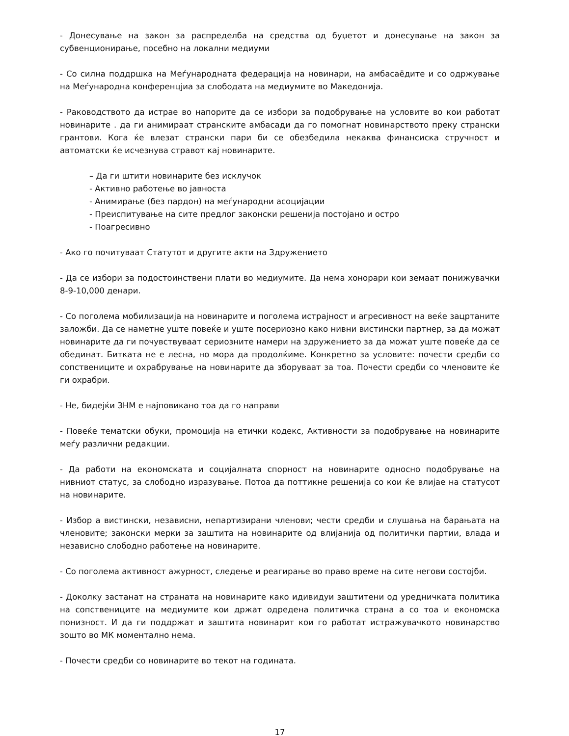- Донесување на закон за распределба на средства од буџетот и донесување на закон за субвенционирање, посебно на локални медиуми
- Со силна поддршка на Меѓународната федерација на новинари, на амбасаёдите и со одржување на Меѓународна конференцјиа за слободата на медиумите во Македонија.
- Раководството да истрае во напорите да се избори за подобрување на условите во кои работат новинарите . да ги анимираат странските амбасади да го помогнат новинарството преку странски грантови. Кога ќе влезат странски пари би се обезбедила некаква финансиска стручност и автоматски ќе исчезнува стравот кај новинарите.
– Да ги штити новинарите без исклучок
- Активно работење во јавноста
- Анимирање (без пардон) на меѓународни асоцијации
- Преиспитување на сите предлог законски решенија постојано и остро
- Поагресивно
- Ако го почитуваат Статутот и другите акти на Здружението
- Да се избори за подостоинствени плати во медиумите. Да нема хонорари кои земаат понижувачки 8-9-10,000 денари.
- Со поголема мобилизација на новинарите и поголема истрајност и агресивност на веќе зацртаните заложби. Да се наметне уште повеќе и уште посериозно како нивни вистински партнер, за да можат новинарите да ги почувствуваат сериозните намери на здружението за да можат уште повеќе да се обединат. Битката не е лесна, но мора да продолќиме. Конкретно за условите: почести средби со сопствениците и охрабрување на новинарите да зборуваат за тоа. Почести средби со членовите ќе ги охрабри.
- Не, бидејќи ЗНМ е најповикано тоа да го направи
- Повеќе тематски обуки, промоција на етички кодекс, Активности за подобрување на новинарите меѓу различни редакции.
- Да работи на економската и социјалната спорност на новинарите односно подобрување на нивниот статус, за слободно изразување. Потоа да поттикне решенија со кои ќе влијае на статусот на новинарите.
- Избор а вистински, независни, непартизирани членови; чести средби и слушања на барањата на членовите; законски мерки за заштита на новинарите од влијанија од политички партии, влада и независно слободно работење на новинарите.
- Со поголема активност ажурност, следење и реагирање во право време на сите негови состојби.
- Доколку застанат на страната на новинарите како идивидуи заштитени од уредничката политика на сопствениците на медиумите кои држат одредена политичка страна а со тоа и економска понизност. И да ги поддржат и заштита новинарит кои го работат истражувачкото новинарство зошто во МК моментално нема.
- Почести средби со новинарите во текот на годината.
17